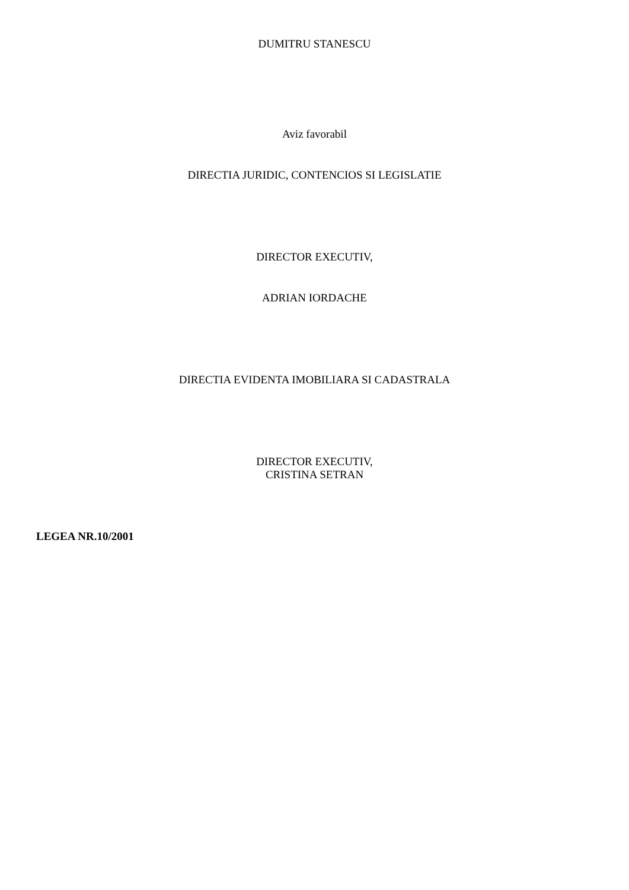DUMITRU STANESCU
Aviz favorabil
DIRECTIA JURIDIC, CONTENCIOS SI LEGISLATIE
DIRECTOR EXECUTIV,
ADRIAN IORDACHE
DIRECTIA EVIDENTA IMOBILIARA SI CADASTRALA
DIRECTOR EXECUTIV,
CRISTINA SETRAN
LEGEA NR.10/2001